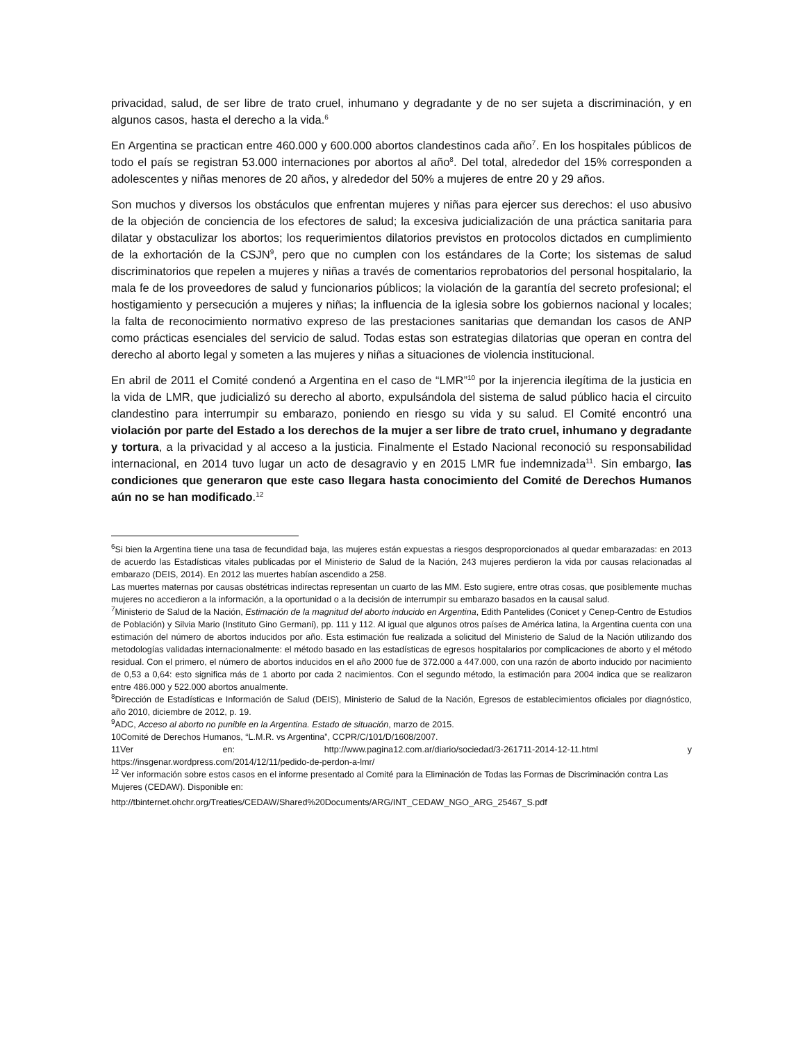privacidad, salud, de ser libre de trato cruel, inhumano y degradante y de no ser sujeta a discriminación, y en algunos casos, hasta el derecho a la vida.<sup>6</sup>
En Argentina se practican entre 460.000 y 600.000 abortos clandestinos cada año<sup>7</sup>. En los hospitales públicos de todo el país se registran 53.000 internaciones por abortos al año<sup>8</sup>. Del total, alrededor del 15% corresponden a adolescentes y niñas menores de 20 años, y alrededor del 50% a mujeres de entre 20 y 29 años.
Son muchos y diversos los obstáculos que enfrentan mujeres y niñas para ejercer sus derechos: el uso abusivo de la objeción de conciencia de los efectores de salud; la excesiva judicialización de una práctica sanitaria para dilatar y obstaculizar los abortos; los requerimientos dilatorios previstos en protocolos dictados en cumplimiento de la exhortación de la CSJN<sup>9</sup>, pero que no cumplen con los estándares de la Corte; los sistemas de salud discriminatorios que repelen a mujeres y niñas a través de comentarios reprobatorios del personal hospitalario, la mala fe de los proveedores de salud y funcionarios públicos; la violación de la garantía del secreto profesional; el hostigamiento y persecución a mujeres y niñas; la influencia de la iglesia sobre los gobiernos nacional y locales; la falta de reconocimiento normativo expreso de las prestaciones sanitarias que demandan los casos de ANP como prácticas esenciales del servicio de salud. Todas estas son estrategias dilatorias que operan en contra del derecho al aborto legal y someten a las mujeres y niñas a situaciones de violencia institucional.
En abril de 2011 el Comité condenó a Argentina en el caso de “LMR”<sup>10</sup> por la injerencia ilegítima de la justicia en la vida de LMR, que judicializó su derecho al aborto, expulsándola del sistema de salud público hacia el circuito clandestino para interrumpir su embarazo, poniendo en riesgo su vida y su salud. El Comité encontró una violación por parte del Estado a los derechos de la mujer a ser libre de trato cruel, inhumano y degradante y tortura, a la privacidad y al acceso a la justicia. Finalmente el Estado Nacional reconoció su responsabilidad internacional, en 2014 tuvo lugar un acto de desagravio y en 2015 LMR fue indemnizada<sup>11</sup>. Sin embargo, las condiciones que generaron que este caso llegara hasta conocimiento del Comité de Derechos Humanos aún no se han modificado.<sup>12</sup>
<sup>6</sup> Si bien la Argentina tiene una tasa de fecundidad baja, las mujeres están expuestas a riesgos desproporcionados al quedar embarazadas: en 2013 de acuerdo las Estadísticas vitales publicadas por el Ministerio de Salud de la Nación, 243 mujeres perdieron la vida por causas relacionadas al embarazo (DEIS, 2014). En 2012 las muertes habían ascendido a 258.
Las muertes maternas por causas obstétricas indirectas representan un cuarto de las MM. Esto sugiere, entre otras cosas, que posiblemente muchas mujeres no accedieron a la información, a la oportunidad o a la decisión de interrumpir su embarazo basados en la causal salud.
<sup>7</sup> Ministerio de Salud de la Nación, Estimación de la magnitud del aborto inducido en Argentina, Edith Pantelides (Conicet y Cenep-Centro de Estudios de Población) y Silvia Mario (Instituto Gino Germani), pp. 111 y 112. Al igual que algunos otros países de América latina, la Argentina cuenta con una estimación del número de abortos inducidos por año. Esta estimación fue realizada a solicitud del Ministerio de Salud de la Nación utilizando dos metodologías validadas internacionalmente: el método basado en las estadísticas de egresos hospitalarios por complicaciones de aborto y el método residual. Con el primero, el número de abortos inducidos en el año 2000 fue de 372.000 a 447.000, con una razón de aborto inducido por nacimiento de 0,53 a 0,64: esto significa más de 1 aborto por cada 2 nacimientos. Con el segundo método, la estimación para 2004 indica que se realizaron entre 486.000 y 522.000 abortos anualmente.
<sup>8</sup> Dirección de Estadísticas e Información de Salud (DEIS), Ministerio de Salud de la Nación, Egresos de establecimientos oficiales por diagnóstico, año 2010, diciembre de 2012, p. 19.
<sup>9</sup> ADC, Acceso al aborto no punible en la Argentina. Estado de situación, marzo de 2015.
10Comité de Derechos Humanos, “L.M.R. vs Argentina”, CCPR/C/101/D/1608/2007.
11Ver en: http://www.pagina12.com.ar/diario/sociedad/3-261711-2014-12-11.html y
https://insgenar.wordpress.com/2014/12/11/pedido-de-perdon-a-lmr/
<sup>12</sup> Ver información sobre estos casos en el informe presentado al Comité para la Eliminación de Todas las Formas de Discriminación contra Las Mujeres (CEDAW). Disponible en:
http://tbinternet.ohchr.org/Treaties/CEDAW/Shared%20Documents/ARG/INT_CEDAW_NGO_ARG_25467_S.pdf